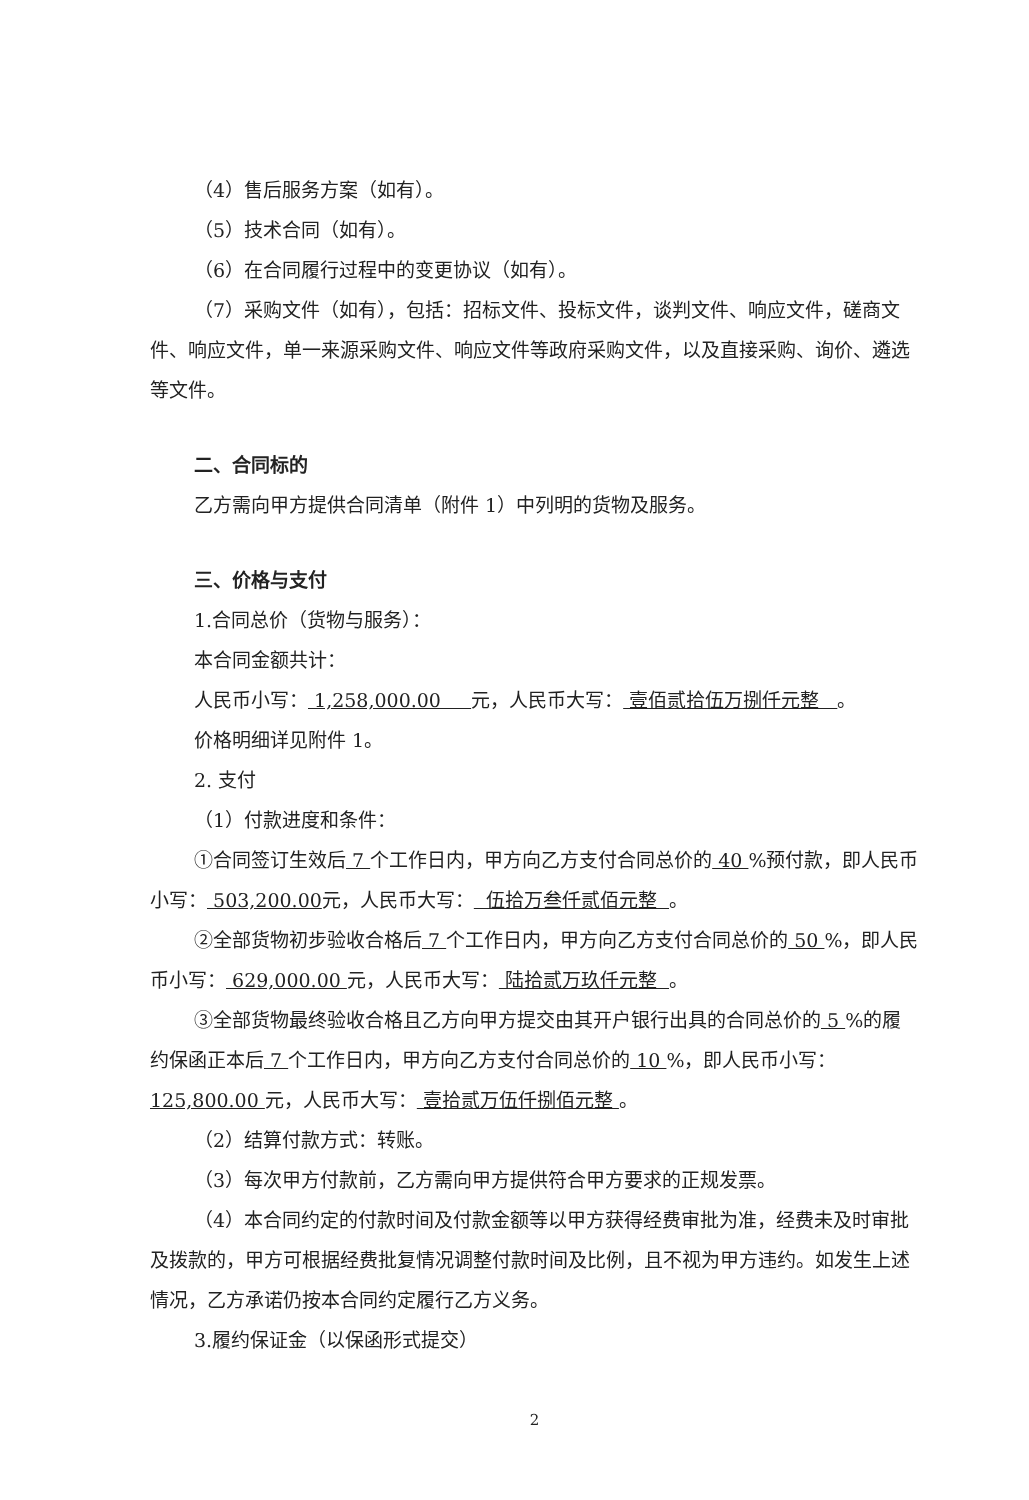（4）售后服务方案（如有）。
（5）技术合同（如有）。
（6）在合同履行过程中的变更协议（如有）。
（7）采购文件（如有），包括：招标文件、投标文件，谈判文件、响应文件，磋商文件、响应文件，单一来源采购文件、响应文件等政府采购文件，以及直接采购、询价、遴选等文件。
二、合同标的
乙方需向甲方提供合同清单（附件 1）中列明的货物及服务。
三、价格与支付
1.合同总价（货物与服务）：
本合同金额共计：
人民币小写： 1,258,000.00 元，人民币大写： 壹佰贰拾伍万捌仟元整 。
价格明细详见附件 1。
2. 支付
（1）付款进度和条件：
①合同签订生效后 7 个工作日内，甲方向乙方支付合同总价的 40 %预付款，即人民币小写： 503,200.00元，人民币大写： 伍拾万叁仟贰佰元整 。
②全部货物初步验收合格后 7 个工作日内，甲方向乙方支付合同总价的 50 %，即人民币小写： 629,000.00 元，人民币大写： 陆拾贰万玖仟元整 。
③全部货物最终验收合格且乙方向甲方提交由其开户银行出具的合同总价的 5 %的履约保函正本后 7 个工作日内，甲方向乙方支付合同总价的 10 %，即人民币小写：125,800.00 元，人民币大写： 壹拾贰万伍仟捌佰元整 。
（2）结算付款方式：转账。
（3）每次甲方付款前，乙方需向甲方提供符合甲方要求的正规发票。
（4）本合同约定的付款时间及付款金额等以甲方获得经费审批为准，经费未及时审批及拨款的，甲方可根据经费批复情况调整付款时间及比例，且不视为甲方违约。如发生上述情况，乙方承诺仍按本合同约定履行乙方义务。
3.履约保证金（以保函形式提交）
2